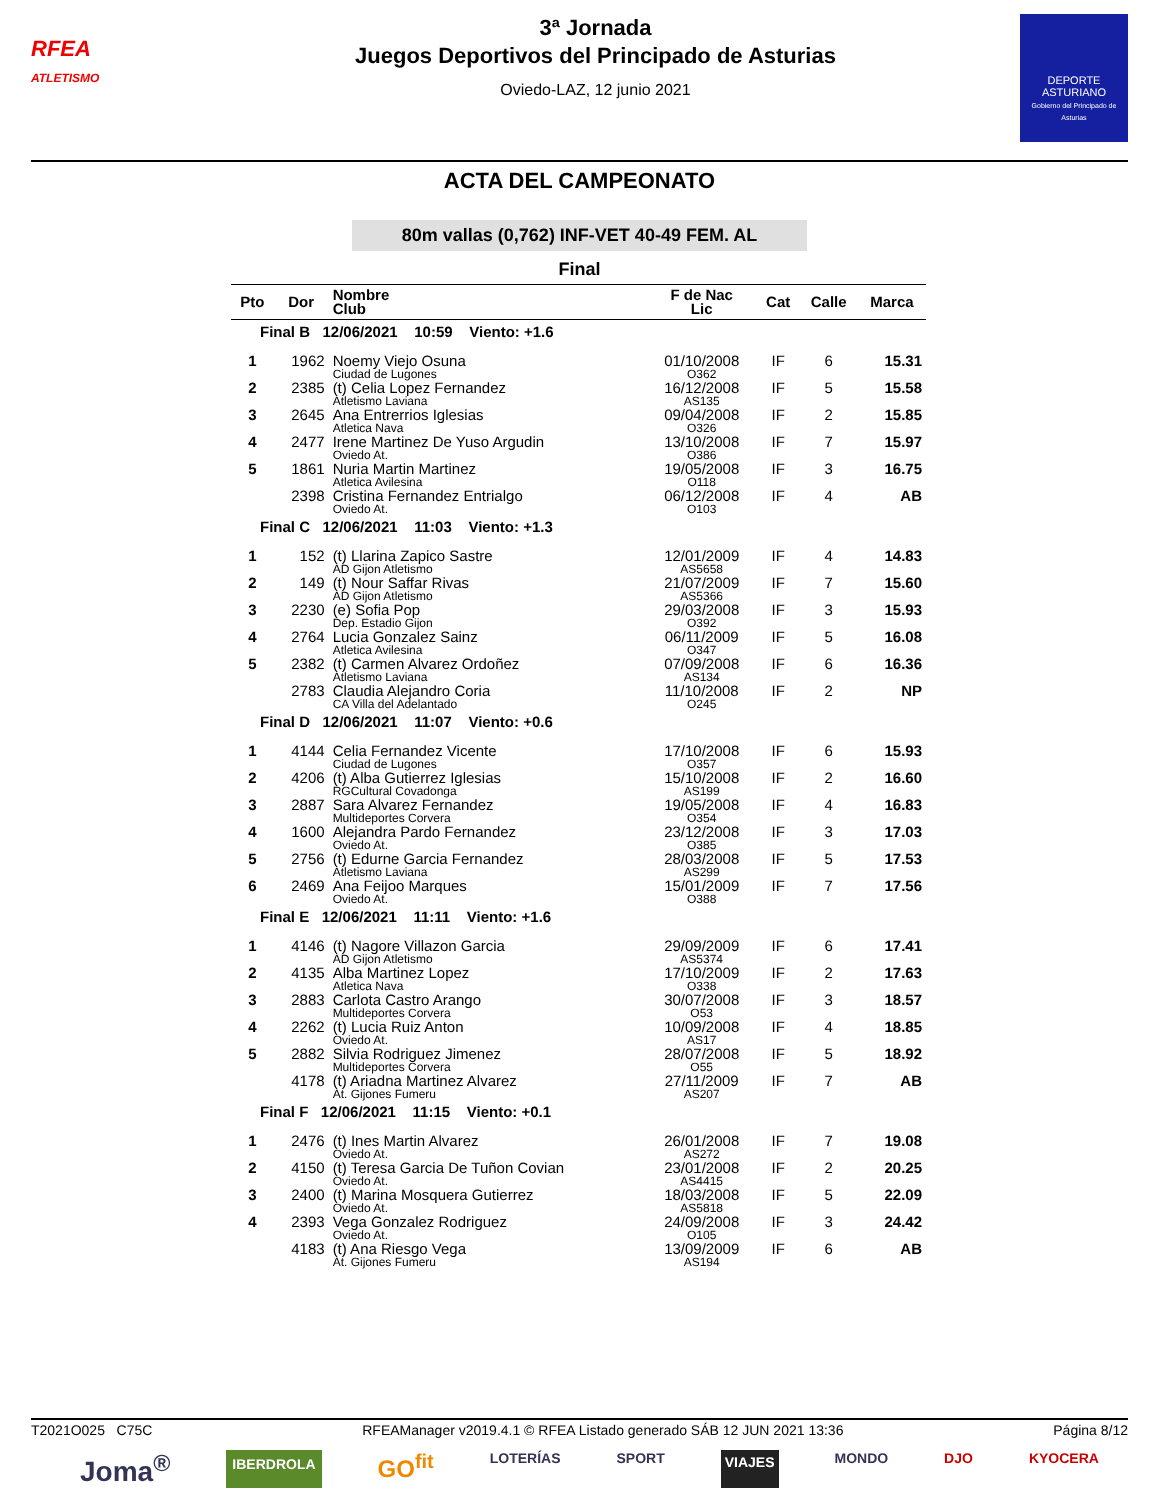RFEA
ATLETISMO
3ª Jornada
Juegos Deportivos del Principado de Asturias
Oviedo-LAZ, 12 junio 2021
DEPORTE
ASTURIANO
Gobierno del Principado de Asturias
ACTA DEL CAMPEONATO
80m vallas (0,762) INF-VET 40-49 FEM. AL
Final
| Pto | Dor | Nombre Club | F de Nac Lic | Cat | Calle | Marca |
| --- | --- | --- | --- | --- | --- | --- |
| Final B 12/06/2021 10:59 Viento: +1.6 | | | | | | |
| 1 | 1962 | Noemy Viejo Osuna | 01/10/2008 | IF | 6 | 15.31 |
| | | Ciudad de Lugones | O362 | | | |
| 2 | 2385 | (t) Celia Lopez Fernandez | 16/12/2008 | IF | 5 | 15.58 |
| | | Atletismo Laviana | AS135 | | | |
| 3 | 2645 | Ana Entrerrios Iglesias | 09/04/2008 | IF | 2 | 15.85 |
| | | Atletica Nava | O326 | | | |
| 4 | 2477 | Irene Martinez De Yuso Argudin | 13/10/2008 | IF | 7 | 15.97 |
| | | Oviedo At. | O386 | | | |
| 5 | 1861 | Nuria Martin Martinez | 19/05/2008 | IF | 3 | 16.75 |
| | | Atletica Avilesina | O118 | | | |
| | 2398 | Cristina Fernandez Entrialgo | 06/12/2008 | IF | 4 | AB |
| | | Oviedo At. | O103 | | | |
| Final C 12/06/2021 11:03 Viento: +1.3 | | | | | | |
| 1 | 152 | (t) Llarina Zapico Sastre | 12/01/2009 | IF | 4 | 14.83 |
| | | AD Gijon Atletismo | AS5658 | | | |
| 2 | 149 | (t) Nour Saffar Rivas | 21/07/2009 | IF | 7 | 15.60 |
| | | AD Gijon Atletismo | AS5366 | | | |
| 3 | 2230 | (e) Sofia Pop | 29/03/2008 | IF | 3 | 15.93 |
| | | Dep. Estadio Gijon | O392 | | | |
| 4 | 2764 | Lucia Gonzalez Sainz | 06/11/2009 | IF | 5 | 16.08 |
| | | Atletica Avilesina | O347 | | | |
| 5 | 2382 | (t) Carmen Alvarez Ordoñez | 07/09/2008 | IF | 6 | 16.36 |
| | | Atletismo Laviana | AS134 | | | |
| | 2783 | Claudia Alejandro Coria | 11/10/2008 | IF | 2 | NP |
| | | CA Villa del Adelantado | O245 | | | |
| Final D 12/06/2021 11:07 Viento: +0.6 | | | | | | |
| 1 | 4144 | Celia Fernandez Vicente | 17/10/2008 | IF | 6 | 15.93 |
| | | Ciudad de Lugones | O357 | | | |
| 2 | 4206 | (t) Alba Gutierrez Iglesias | 15/10/2008 | IF | 2 | 16.60 |
| | | RGCultural Covadonga | AS199 | | | |
| 3 | 2887 | Sara Alvarez Fernandez | 19/05/2008 | IF | 4 | 16.83 |
| | | Multideportes Corvera | O354 | | | |
| 4 | 1600 | Alejandra Pardo Fernandez | 23/12/2008 | IF | 3 | 17.03 |
| | | Oviedo At. | O385 | | | |
| 5 | 2756 | (t) Edurne Garcia Fernandez | 28/03/2008 | IF | 5 | 17.53 |
| | | Atletismo Laviana | AS299 | | | |
| 6 | 2469 | Ana Feijoo Marques | 15/01/2009 | IF | 7 | 17.56 |
| | | Oviedo At. | O388 | | | |
| Final E 12/06/2021 11:11 Viento: +1.6 | | | | | | |
| 1 | 4146 | (t) Nagore Villazon Garcia | 29/09/2009 | IF | 6 | 17.41 |
| | | AD Gijon Atletismo | AS5374 | | | |
| 2 | 4135 | Alba Martinez Lopez | 17/10/2009 | IF | 2 | 17.63 |
| | | Atletica Nava | O338 | | | |
| 3 | 2883 | Carlota Castro Arango | 30/07/2008 | IF | 3 | 18.57 |
| | | Multideportes Corvera | O53 | | | |
| 4 | 2262 | (t) Lucia Ruiz Anton | 10/09/2008 | IF | 4 | 18.85 |
| | | Oviedo At. | AS17 | | | |
| 5 | 2882 | Silvia Rodriguez Jimenez | 28/07/2008 | IF | 5 | 18.92 |
| | | Multideportes Corvera | O55 | | | |
| | 4178 | (t) Ariadna Martinez Alvarez | 27/11/2009 | IF | 7 | AB |
| | | At. Gijones Fumeru | AS207 | | | |
| Final F 12/06/2021 11:15 Viento: +0.1 | | | | | | |
| 1 | 2476 | (t) Ines Martin Alvarez | 26/01/2008 | IF | 7 | 19.08 |
| | | Oviedo At. | AS272 | | | |
| 2 | 4150 | (t) Teresa Garcia De Tuñon Covian | 23/01/2008 | IF | 2 | 20.25 |
| | | Oviedo At. | AS4415 | | | |
| 3 | 2400 | (t) Marina Mosquera Gutierrez | 18/03/2008 | IF | 5 | 22.09 |
| | | Oviedo At. | AS5818 | | | |
| 4 | 2393 | Vega Gonzalez Rodriguez | 24/09/2008 | IF | 3 | 24.42 |
| | | Oviedo At. | O105 | | | |
| | 4183 | (t) Ana Riesgo Vega | 13/09/2009 | IF | 6 | AB |
| | | At. Gijones Fumeru | AS194 | | | |
T2021O025 C75C RFEAManager v2019.4.1 © RFEA Listado generado SÁB 12 JUN 2021 13:36 Página 8/12
Joma<sup>®</sup> IBERDROLA GO<sup>fit</sup> LOTERÍAS SPORT VIAJES MONDO DJO KYOCERA